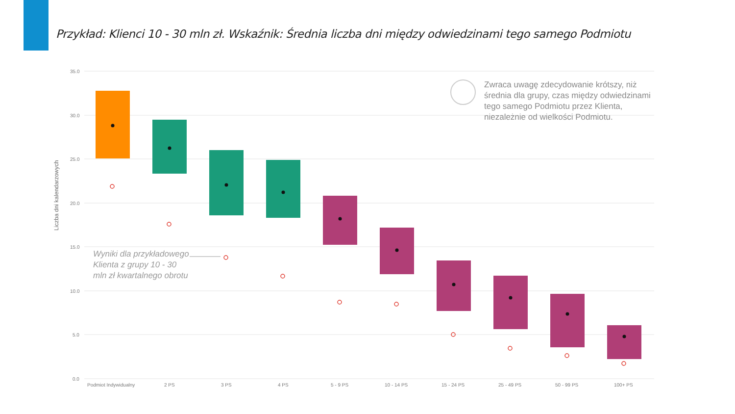Przykład: Klienci 10 - 30 mln zł. Wskaźnik: Średnia liczba dni między odwiedzinami tego samego Podmiotu
35.0
30.0
25.0
20.0
15.0
10.0
5.0
0.0
Podmiot Indywidualny
2 PS
3 PS
4 PS
5 - 9 PS
10 - 14 PS
15 - 24 PS
25 - 49 PS
50 - 99 PS
100+ PS
Liczba dni kalendarzowych
Wyniki dla przykładowego Klienta z grupy 10 - 30 mln zł kwartalnego obrotu
Zwraca uwagę zdecydowanie krótszy, niż średnia dla grupy, czas między odwiedzinami tego samego Podmiotu przez Klienta, niezależnie od wielkości Podmiotu.